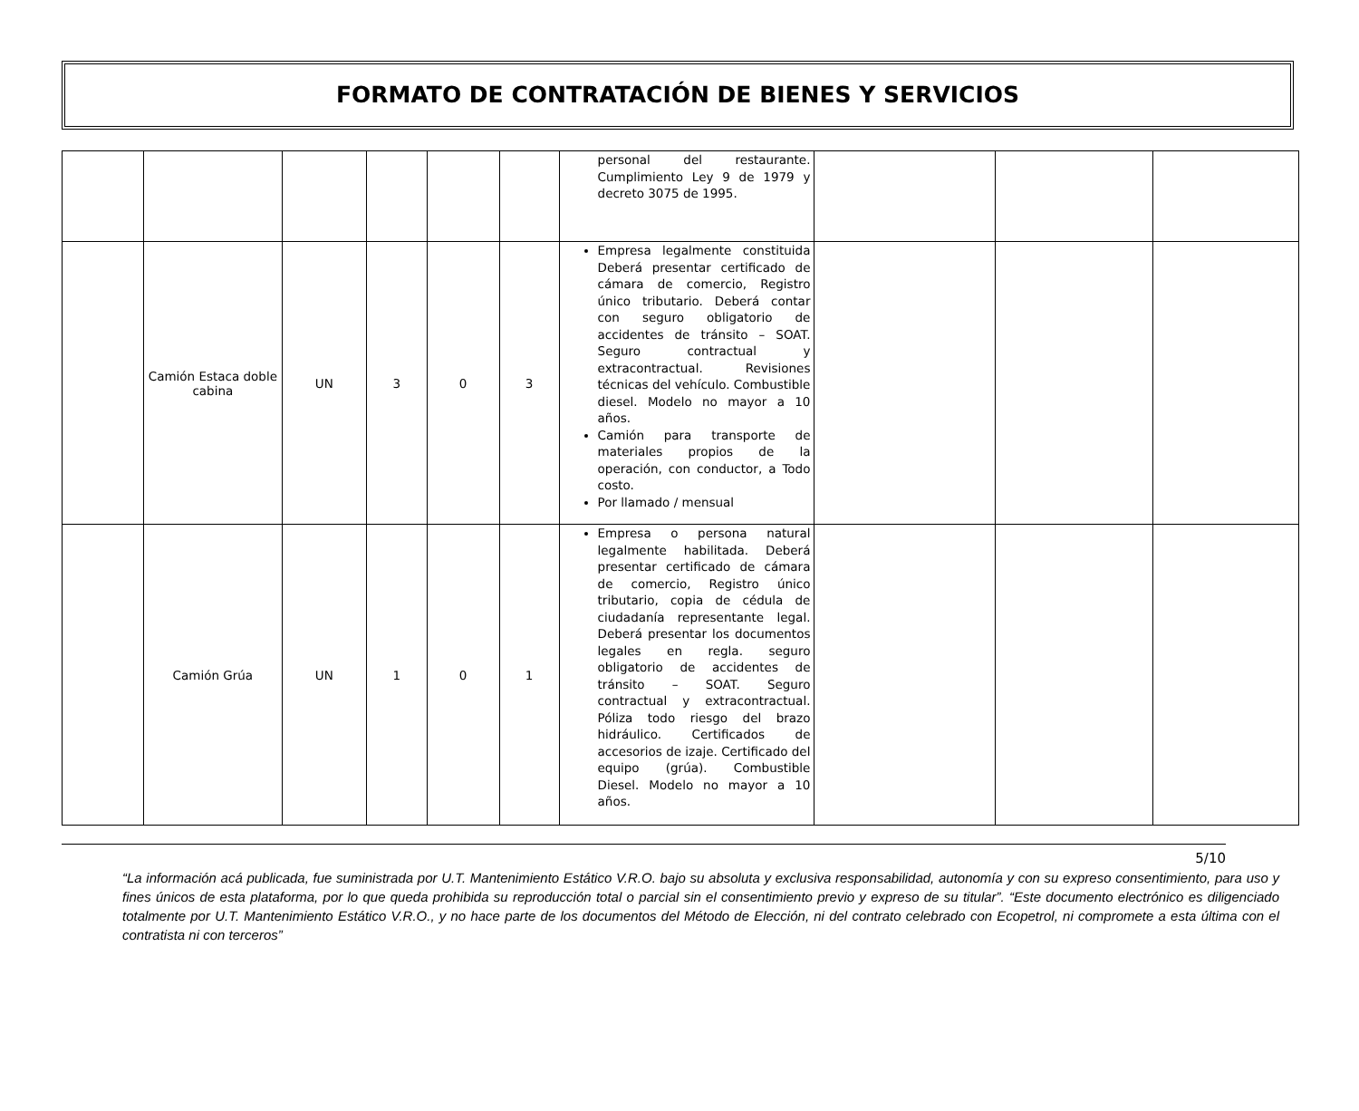FORMATO DE CONTRATACIÓN DE BIENES Y SERVICIOS
| | | | | | | personal del restaurante. Cumplimiento Ley 9 de 1979 y decreto 3075 de 1995. | | | |
| | Camión Estaca doble cabina | UN | 3 | 0 | 3 | Empresa legalmente constituida Deberá presentar certificado de cámara de comercio, Registro único tributario. Deberá contar con seguro obligatorio de accidentes de tránsito – SOAT. Seguro contractual y extracontractual. Revisiones técnicas del vehículo. Combustible diesel. Modelo no mayor a 10 años. Camión para transporte de materiales propios de la operación, con conductor, a Todo costo. Por llamado / mensual | | | |
| | Camión Grúa | UN | 1 | 0 | 1 | Empresa o persona natural legalmente habilitada. Deberá presentar certificado de cámara de comercio, Registro único tributario, copia de cédula de ciudadanía representante legal. Deberá presentar los documentos legales en regla. seguro obligatorio de accidentes de tránsito – SOAT. Seguro contractual y extracontractual. Póliza todo riesgo del brazo hidráulico. Certificados de accesorios de izaje. Certificado del equipo (grúa). Combustible Diesel. Modelo no mayor a 10 años. | | | |
5/10
“La información acá publicada, fue suministrada por U.T. Mantenimiento Estático V.R.O. bajo su absoluta y exclusiva responsabilidad, autonomía y con su expreso consentimiento, para uso y fines únicos de esta plataforma, por lo que queda prohibida su reproducción total o parcial sin el consentimiento previo y expreso de su titular”. “Este documento electrónico es diligenciado totalmente por U.T. Mantenimiento Estático V.R.O., y no hace parte de los documentos del Método de Elección, ni del contrato celebrado con Ecopetrol, ni compromete a esta última con el contratista ni con terceros”